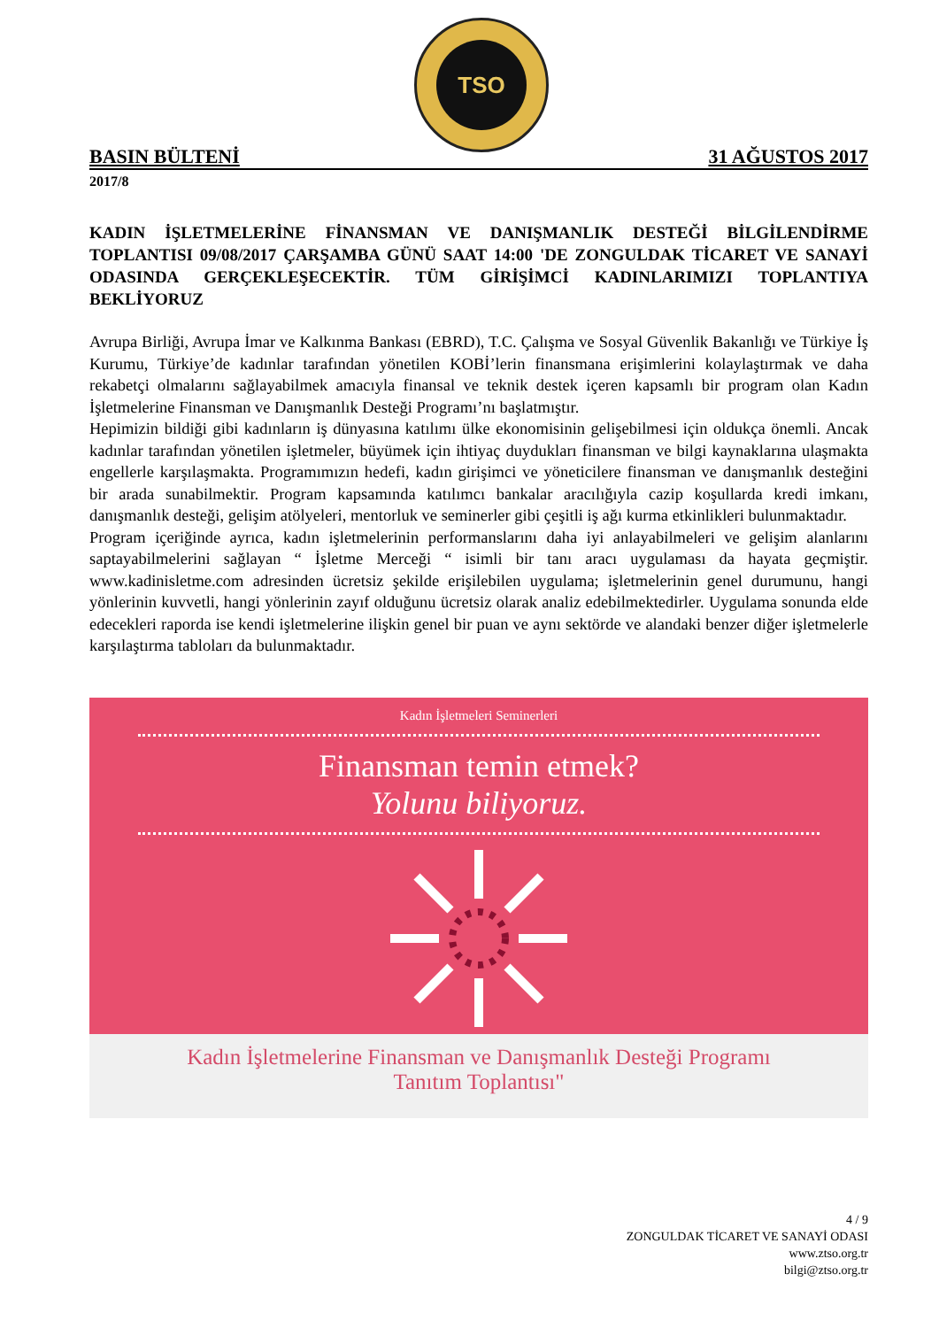TSO
BASIN BÜLTENİ 31 AĞUSTOS 2017
2017/8
KADIN İŞLETMELERİNE FİNANSMAN VE DANIŞMANLIK DESTEĞİ BİLGİLENDİRME TOPLANTISI 09/08/2017 ÇARŞAMBA GÜNÜ SAAT 14:00 'DE ZONGULDAK TİCARET VE SANAYİ ODASINDA GERÇEKLEŞECEKTİR. TÜM GİRİŞİMCİ KADINLARIMIZI TOPLANTIYA BEKLİYORUZ
Avrupa Birliği, Avrupa İmar ve Kalkınma Bankası (EBRD), T.C. Çalışma ve Sosyal Güvenlik Bakanlığı ve Türkiye İş Kurumu, Türkiye’de kadınlar tarafından yönetilen KOBİ’lerin finansmana erişimlerini kolaylaştırmak ve daha rekabetçi olmalarını sağlayabilmek amacıyla finansal ve teknik destek içeren kapsamlı bir program olan Kadın İşletmelerine Finansman ve Danışmanlık Desteği Programı’nı başlatmıştır.
Hepimizin bildiği gibi kadınların iş dünyasına katılımı ülke ekonomisinin gelişebilmesi için oldukça önemli. Ancak kadınlar tarafından yönetilen işletmeler, büyümek için ihtiyaç duydukları finansman ve bilgi kaynaklarına ulaşmakta engellerle karşılaşmakta. Programımızın hedefi, kadın girişimci ve yöneticilere finansman ve danışmanlık desteğini bir arada sunabilmektir. Program kapsamında katılımcı bankalar aracılığıyla cazip koşullarda kredi imkanı, danışmanlık desteği, gelişim atölyeleri, mentorluk ve seminerler gibi çeşitli iş ağı kurma etkinlikleri bulunmaktadır.
Program içeriğinde ayrıca, kadın işletmelerinin performanslarını daha iyi anlayabilmeleri ve gelişim alanlarını saptayabilmelerini sağlayan “ İşletme Merceği “ isimli bir tanı aracı uygulaması da hayata geçmiştir. www.kadinisletme.com adresinden ücretsiz şekilde erişilebilen uygulama; işletmelerinin genel durumunu, hangi yönlerinin kuvvetli, hangi yönlerinin zayıf olduğunu ücretsiz olarak analiz edebilmektedirler. Uygulama sonunda elde edecekleri raporda ise kendi işletmelerine ilişkin genel bir puan ve aynı sektörde ve alandaki benzer diğer işletmelerle karşılaştırma tabloları da bulunmaktadır.
Kadın İşletmeleri Seminerleri
Finansman temin etmek?
Yolunu biliyoruz.
Kadın İşletmelerine Finansman ve Danışmanlık Desteği Programı
Tanıtım Toplantısı"
4 / 9
ZONGULDAK TİCARET VE SANAYİ ODASI
www.ztso.org.tr
bilgi@ztso.org.tr